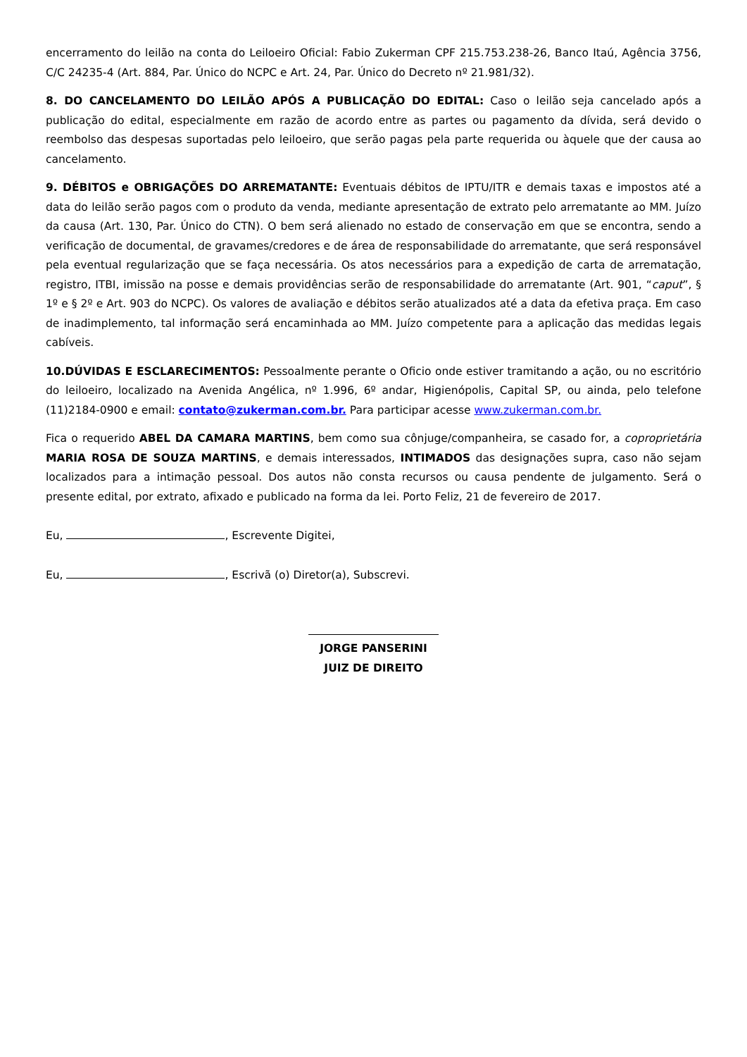encerramento do leilão na conta do Leiloeiro Oficial: Fabio Zukerman CPF 215.753.238-26, Banco Itaú, Agência 3756, C/C 24235-4 (Art. 884, Par. Único do NCPC e Art. 24, Par. Único do Decreto nº 21.981/32).
8. DO CANCELAMENTO DO LEILÃO APÓS A PUBLICAÇÃO DO EDITAL: Caso o leilão seja cancelado após a publicação do edital, especialmente em razão de acordo entre as partes ou pagamento da dívida, será devido o reembolso das despesas suportadas pelo leiloeiro, que serão pagas pela parte requerida ou àquele que der causa ao cancelamento.
9. DÉBITOS e OBRIGAÇÕES DO ARREMATANTE: Eventuais débitos de IPTU/ITR e demais taxas e impostos até a data do leilão serão pagos com o produto da venda, mediante apresentação de extrato pelo arrematante ao MM. Juízo da causa (Art. 130, Par. Único do CTN). O bem será alienado no estado de conservação em que se encontra, sendo a verificação de documental, de gravames/credores e de área de responsabilidade do arrematante, que será responsável pela eventual regularização que se faça necessária. Os atos necessários para a expedição de carta de arrematação, registro, ITBI, imissão na posse e demais providências serão de responsabilidade do arrematante (Art. 901, “caput”, § 1º e § 2º e Art. 903 do NCPC). Os valores de avaliação e débitos serão atualizados até a data da efetiva praça. Em caso de inadimplemento, tal informação será encaminhada ao MM. Juízo competente para a aplicação das medidas legais cabíveis.
10.DÚVIDAS E ESCLARECIMENTOS: Pessoalmente perante o Oficio onde estiver tramitando a ação, ou no escritório do leiloeiro, localizado na Avenida Angélica, nº 1.996, 6º andar, Higienópolis, Capital SP, ou ainda, pelo telefone (11)2184-0900 e email: contato@zukerman.com.br. Para participar acesse www.zukerman.com.br.
Fica o requerido ABEL DA CAMARA MARTINS, bem como sua cônjuge/companheira, se casado for, a coproprietária MARIA ROSA DE SOUZA MARTINS, e demais interessados, INTIMADOS das designações supra, caso não sejam localizados para a intimação pessoal. Dos autos não consta recursos ou causa pendente de julgamento. Será o presente edital, por extrato, afixado e publicado na forma da lei. Porto Feliz, 21 de fevereiro de 2017.
Eu, , Escrevente Digitei,
Eu, , Escrivã (o) Diretor(a), Subscrevi.
JORGE PANSERINI
JUIZ DE DIREITO